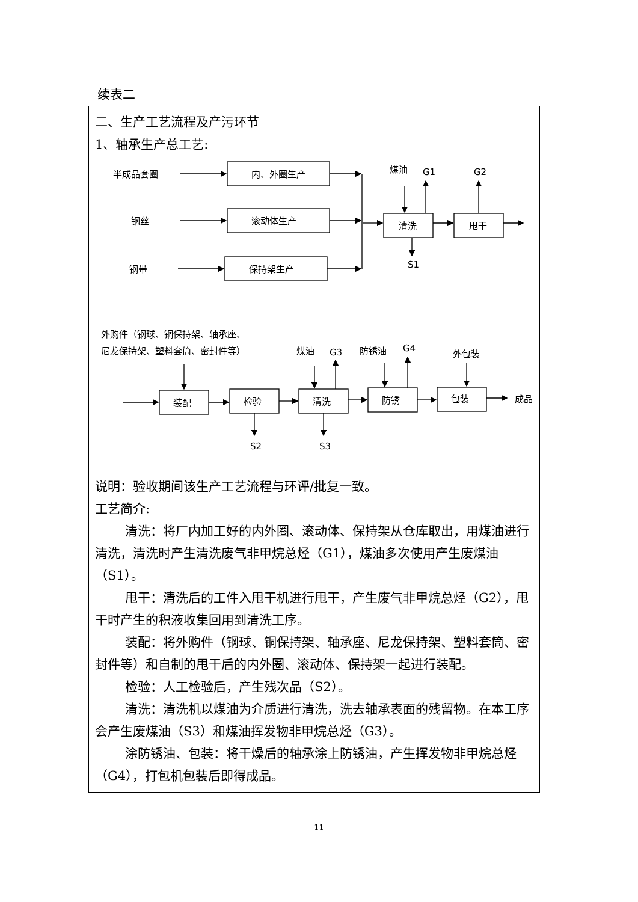续表二
二、生产工艺流程及产污环节
1、轴承生产总工艺:
半成品套圈
内、外圈生产
钢丝
滚动体生产
钢带
保持架生产
煤油
G1
G2
清洗
甩干
S1
外购件（钢球、铜保持架、轴承座、
尼龙保持架、塑料套筒、密封件等）
煤油
G3
防锈油
G4
外包装
装配
检验
清洗
防锈
包装
成品
S2
S3
说明：验收期间该生产工艺流程与环评/批复一致。
工艺简介:
清洗：将厂内加工好的内外圈、滚动体、保持架从仓库取出，用煤油进行清洗，清洗时产生清洗废气非甲烷总烃（G1），煤油多次使用产生废煤油（S1）。
甩干：清洗后的工件入甩干机进行甩干，产生废气非甲烷总烃（G2），甩干时产生的积液收集回用到清洗工序。
装配：将外购件（钢球、铜保持架、轴承座、尼龙保持架、塑料套筒、密封件等）和自制的甩干后的内外圈、滚动体、保持架一起进行装配。
检验：人工检验后，产生残次品（S2）。
清洗：清洗机以煤油为介质进行清洗，洗去轴承表面的残留物。在本工序会产生废煤油（S3）和煤油挥发物非甲烷总烃（G3）。
涂防锈油、包装：将干燥后的轴承涂上防锈油，产生挥发物非甲烷总烃（G4），打包机包装后即得成品。
11